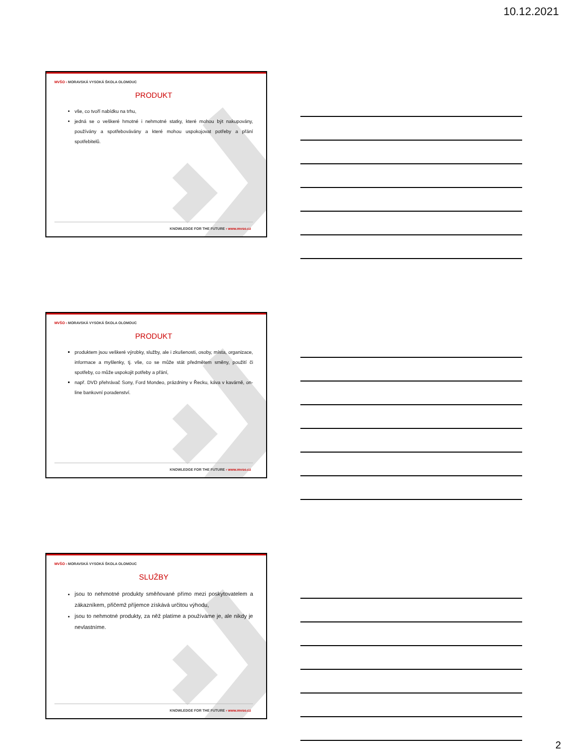10.12.2021
MVŠO › MORAVSKÁ VYSOKÁ ŠKOLA OLOMOUC
PRODUKT
vše, co tvoří nabídku na trhu,
jedná se o veškeré hmotné i nehmotné statky, které mohou být nakupovány, používány a spotřebovávány a které mohou uspokojovat potřeby a přání spotřebitelů.
KNOWLEDGE FOR THE FUTURE › www.mvso.cz
MVŠO › MORAVSKÁ VYSOKÁ ŠKOLA OLOMOUC
PRODUKT
produktem jsou veškeré výrobky, služby, ale i zkušenosti, osoby, místa, organizace, informace a myšlenky, tj. vše, co se může stát předmětem směny, použití či spotřeby, co může uspokojit potřeby a přání,
např. DVD přehrávač Sony, Ford Mondeo, prázdniny v Řecku, káva v kavárně, on-line bankovní poradenství.
KNOWLEDGE FOR THE FUTURE › www.mvso.cz
MVŠO › MORAVSKÁ VYSOKÁ ŠKOLA OLOMOUC
SLUŽBY
jsou to nehmotné produkty směňované přímo mezi poskytovatelem a zákazníkem, přičemž příjemce získává určitou výhodu,
jsou to nehmotné produkty, za něž platíme a používáme je, ale nikdy je nevlastníme.
KNOWLEDGE FOR THE FUTURE › www.mvso.cz
2